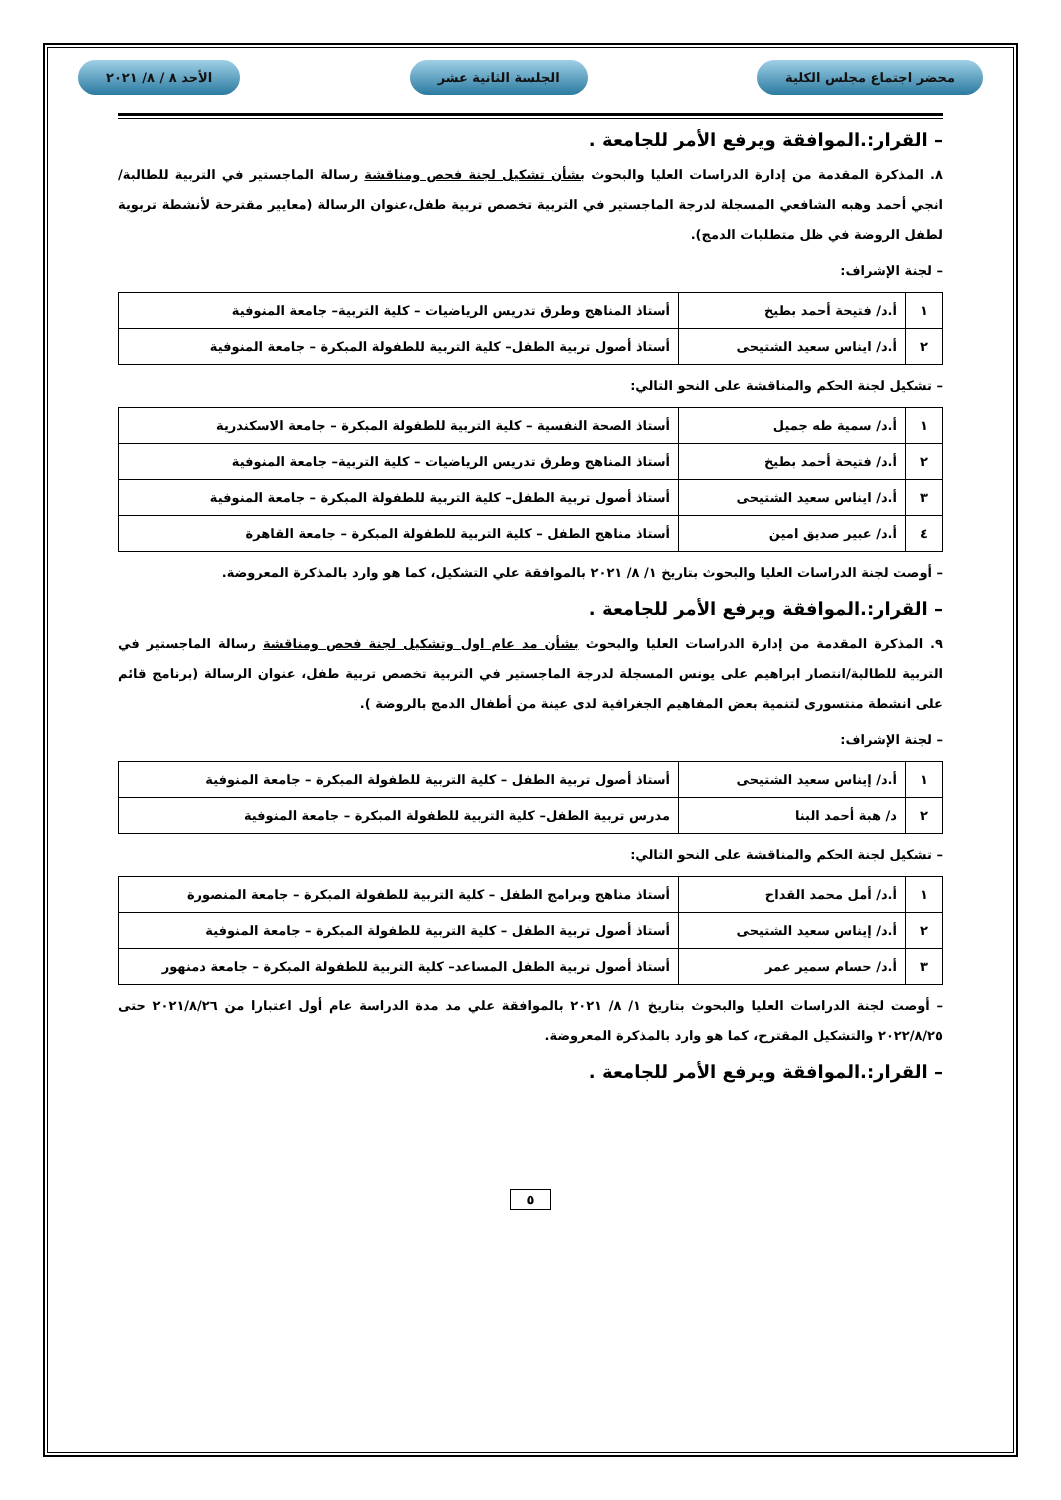محضر اجتماع مجلس الكلية الجلسة الثانية عشر الأحد ٨ / ٨/ ٢٠٢١
– القرار:.الموافقة ويرفع الأمر للجامعة .
٨. المذكرة المقدمة من إدارة الدراسات العليا والبحوث بشأن تشكيل لجنة فحص ومناقشة رسالة الماجستير في التربية للطالبة/ انجي أحمد وهبه الشافعي المسجلة لدرجة الماجستير في التربية تخصص تربية طفل،عنوان الرسالة (معايير مقترحة لأنشطة تربوية لطفل الروضة في ظل متطلبات الدمج).
– لجنة الإشراف:
| ١ | أ.د/ فتيحة أحمد بطيخ | أستاذ المناهج وطرق تدريس الرياضيات – كلية التربية– جامعة المنوفية |
| ٢ | أ.د/ ايناس سعيد الشتيحى | أستاذ أصول تربية الطفل– كلية التربية للطفولة المبكرة – جامعة المنوفية |
– تشكيل لجنة الحكم والمناقشة على النحو التالي:
| ١ | أ.د/ سمية طه جميل | أستاذ الصحة النفسية – كلية التربية للطفولة المبكرة – جامعة الاسكندرية |
| ٢ | أ.د/ فتيحة أحمد بطيخ | أستاذ المناهج وطرق تدريس الرياضيات – كلية التربية– جامعة المنوفية |
| ٣ | أ.د/ ايناس سعيد الشتيحى | أستاذ أصول تربية الطفل– كلية التربية للطفولة المبكرة – جامعة المنوفية |
| ٤ | أ.د/ عبير صديق امين | أستاذ مناهج الطفل – كلية التربية للطفولة المبكرة – جامعة القاهرة |
– أوصت لجنة الدراسات العليا والبحوث بتاريخ ١/ ٨/ ٢٠٢١ بالموافقة علي التشكيل، كما هو وارد بالمذكرة المعروضة.
– القرار:.الموافقة ويرفع الأمر للجامعة .
٩. المذكرة المقدمة من إدارة الدراسات العليا والبحوث بشأن مد عام اول وتشكيل لجنة فحص ومناقشة رسالة الماجستير في التربية للطالبة/انتصار ابراهيم على يونس المسجلة لدرجة الماجستير في التربية تخصص تربية طفل، عنوان الرسالة (برنامج قائم على انشطة منتسورى لتنمية بعض المفاهيم الجغرافية لدى عينة من أطفال الدمج بالروضة ).
– لجنة الإشراف:
| ١ | أ.د/ إيناس سعيد الشتيحى | أستاذ أصول تربية الطفل – كلية التربية للطفولة المبكرة – جامعة المنوفية |
| ٢ | د/ هبة أحمد البنا | مدرس تربية الطفل– كلية التربية للطفولة المبكرة – جامعة المنوفية |
– تشكيل لجنة الحكم والمناقشة على النحو التالي:
| ١ | أ.د/ أمل محمد القداح | أستاذ مناهج وبرامج الطفل – كلية التربية للطفولة المبكرة – جامعة المنصورة |
| ٢ | أ.د/ إيناس سعيد الشتيحى | أستاذ أصول تربية الطفل – كلية التربية للطفولة المبكرة – جامعة المنوفية |
| ٣ | أ.د/ حسام سمير عمر | أستاذ أصول تربية الطفل المساعد– كلية التربية للطفولة المبكرة – جامعة دمنهور |
– أوصت لجنة الدراسات العليا والبحوث بتاريخ ١/ ٨/ ٢٠٢١ بالموافقة علي مد مدة الدراسة عام أول اعتبارا من ٢٠٢١/٨/٢٦ حتى ٢٠٢٢/٨/٢٥ والتشكيل المقترح، كما هو وارد بالمذكرة المعروضة.
– القرار:.الموافقة ويرفع الأمر للجامعة .
٥